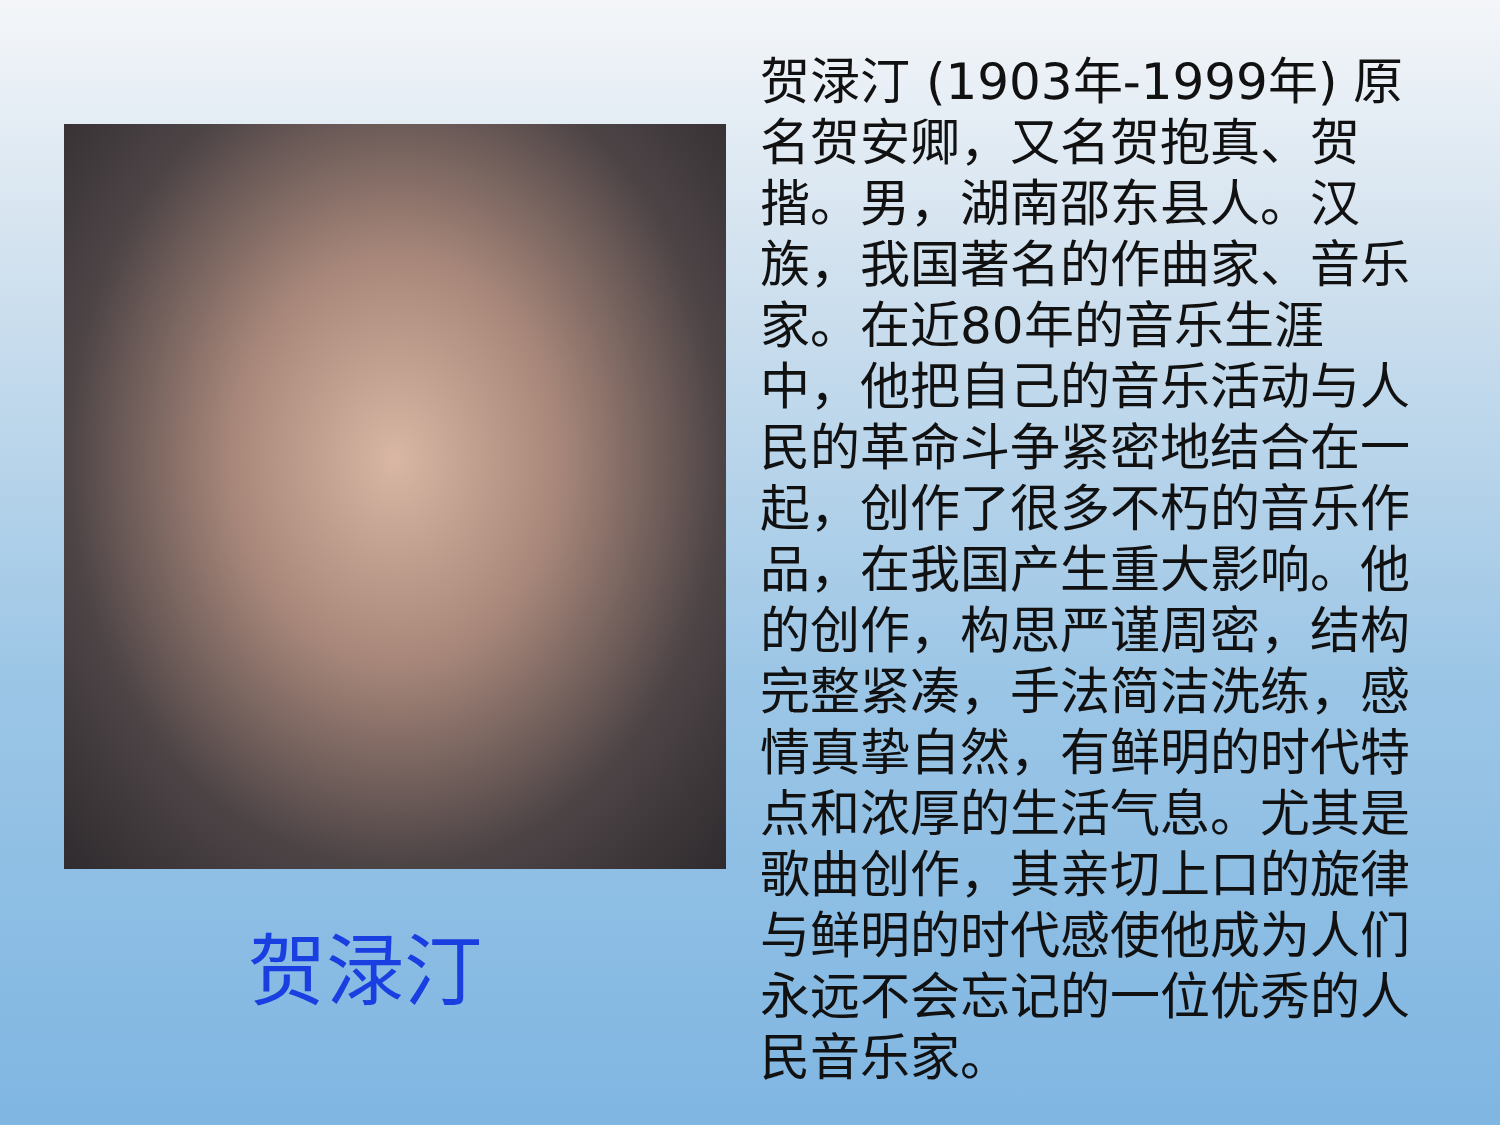贺渌汀
贺渌汀 (1903年-1999年) 原名贺安卿，又名贺抱真、贺揩。男，湖南邵东县人。汉族，我国著名的作曲家、音乐家。在近80年的音乐生涯中，他把自己的音乐活动与人民的革命斗争紧密地结合在一起，创作了很多不朽的音乐作品，在我国产生重大影响。他的创作，构思严谨周密，结构完整紧凑，手法简洁洗练，感情真挚自然，有鲜明的时代特点和浓厚的生活气息。尤其是歌曲创作，其亲切上口的旋律与鲜明的时代感使他成为人们永远不会忘记的一位优秀的人民音乐家。